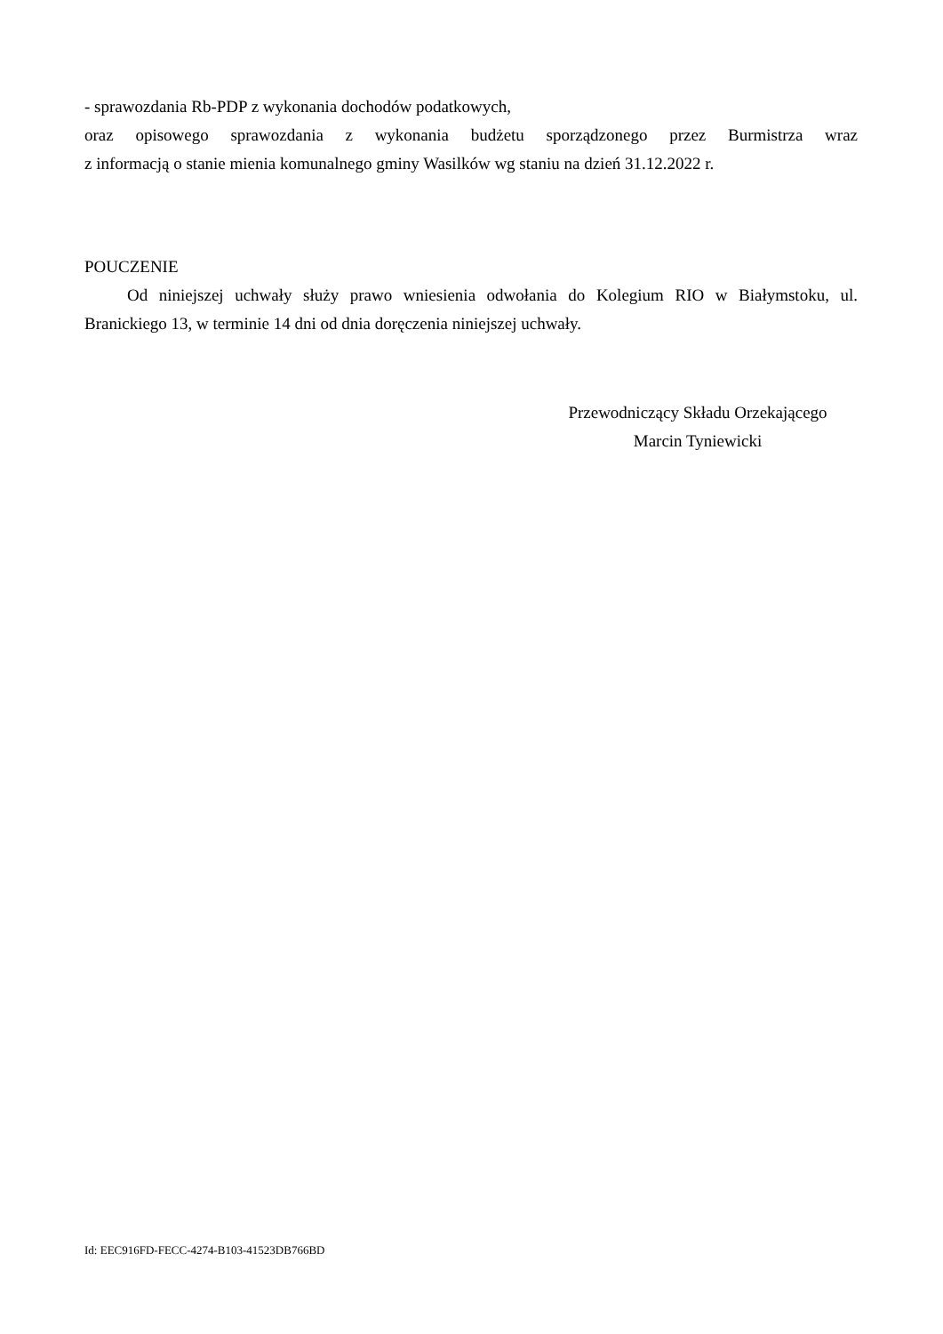- sprawozdania Rb-PDP z wykonania dochodów podatkowych,
oraz opisowego sprawozdania z wykonania budżetu sporządzonego przez Burmistrza wraz
z informacją o stanie mienia komunalnego gminy Wasilków wg staniu na dzień 31.12.2022 r.
POUCZENIE
Od niniejszej uchwały służy prawo wniesienia odwołania do Kolegium RIO w Białymstoku, ul. Branickiego 13, w terminie 14 dni od dnia doręczenia niniejszej uchwały.
Przewodniczący Składu Orzekającego
Marcin Tyniewicki
Id: EEC916FD-FECC-4274-B103-41523DB766BD